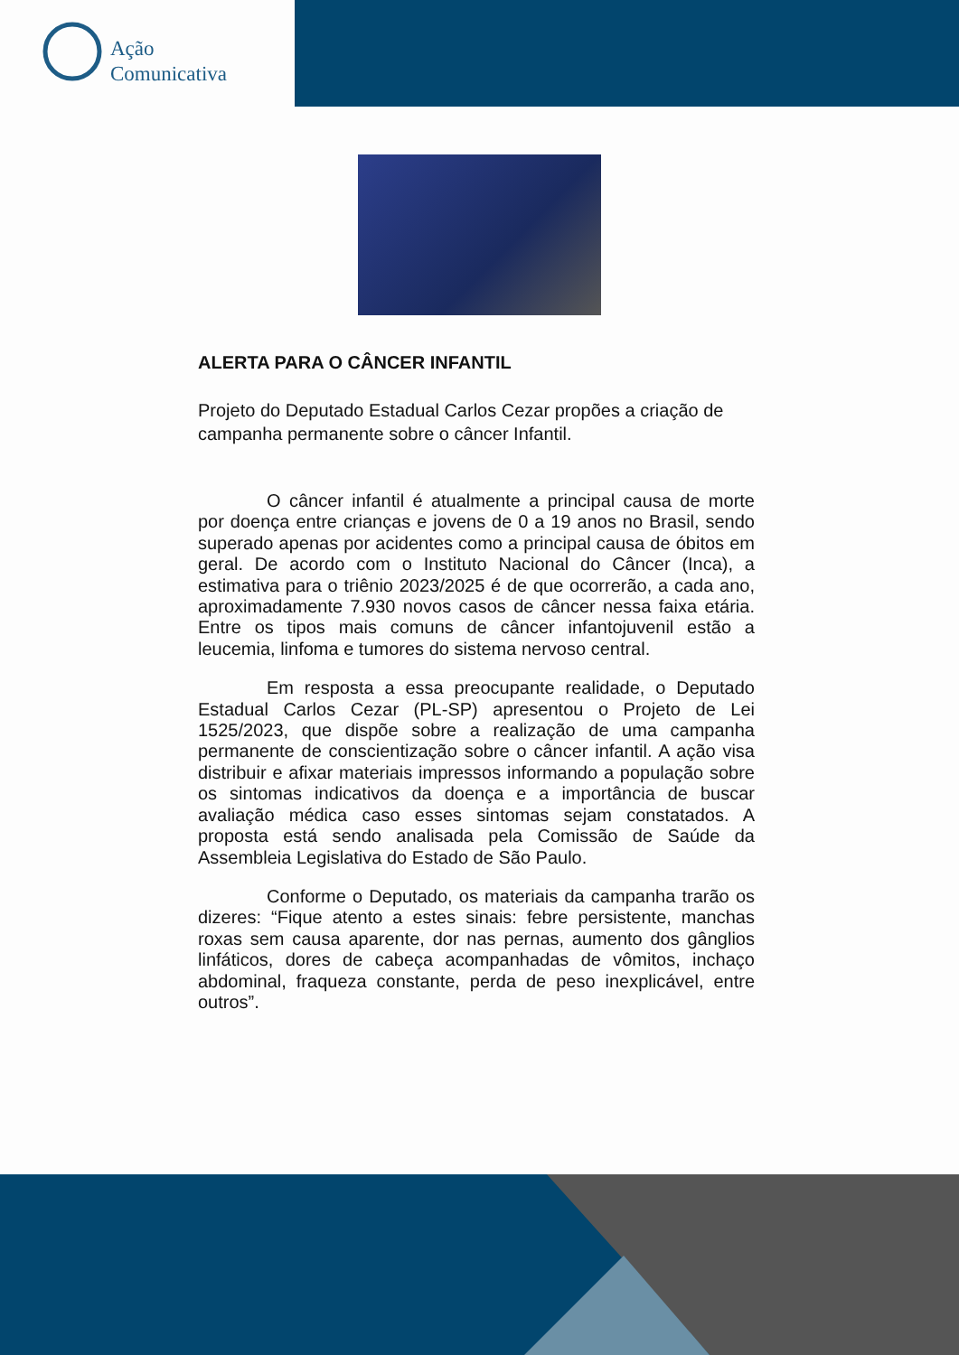Ação
Comunicativa
ALERTA PARA O CÂNCER INFANTIL
Projeto do Deputado Estadual Carlos Cezar propões a criação de campanha permanente sobre o câncer Infantil.
O câncer infantil é atualmente a principal causa de morte por doença entre crianças e jovens de 0 a 19 anos no Brasil, sendo superado apenas por acidentes como a principal causa de óbitos em geral. De acordo com o Instituto Nacional do Câncer (Inca), a estimativa para o triênio 2023/2025 é de que ocorrerão, a cada ano, aproximadamente 7.930 novos casos de câncer nessa faixa etária. Entre os tipos mais comuns de câncer infantojuvenil estão a leucemia, linfoma e tumores do sistema nervoso central.
Em resposta a essa preocupante realidade, o Deputado Estadual Carlos Cezar (PL-SP) apresentou o Projeto de Lei 1525/2023, que dispõe sobre a realização de uma campanha permanente de conscientização sobre o câncer infantil. A ação visa distribuir e afixar materiais impressos informando a população sobre os sintomas indicativos da doença e a importância de buscar avaliação médica caso esses sintomas sejam constatados. A proposta está sendo analisada pela Comissão de Saúde da Assembleia Legislativa do Estado de São Paulo.
Conforme o Deputado, os materiais da campanha trarão os dizeres: “Fique atento a estes sinais: febre persistente, manchas roxas sem causa aparente, dor nas pernas, aumento dos gânglios linfáticos, dores de cabeça acompanhadas de vômitos, inchaço abdominal, fraqueza constante, perda de peso inexplicável, entre outros”.